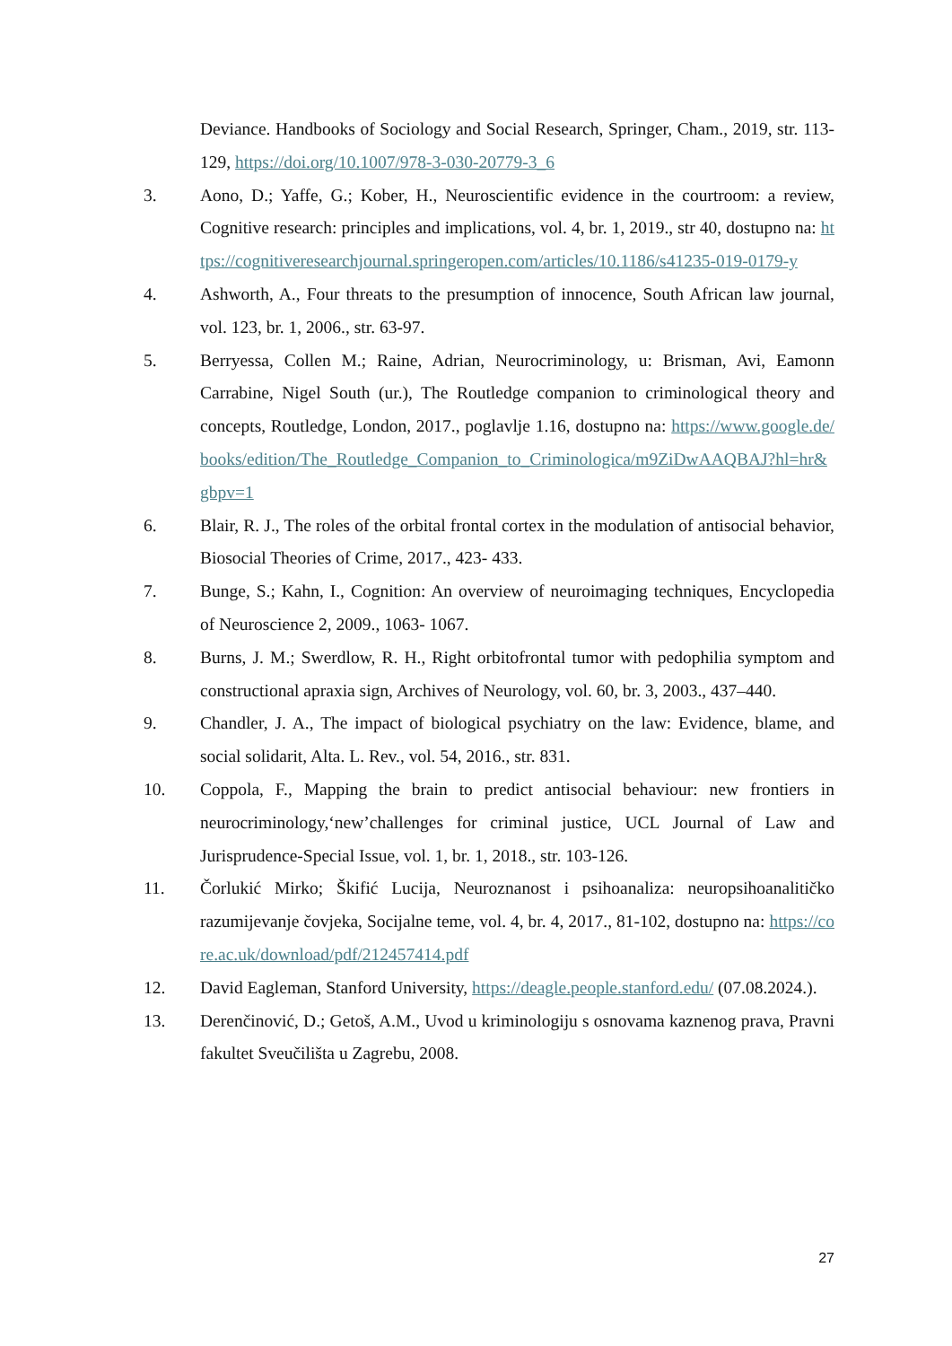Deviance. Handbooks of Sociology and Social Research, Springer, Cham., 2019, str. 113- 129, https://doi.org/10.1007/978-3-030-20779-3_6
3. Aono, D.; Yaffe, G.; Kober, H., Neuroscientific evidence in the courtroom: a review, Cognitive research: principles and implications, vol. 4, br. 1, 2019., str 40, dostupno na: https://cognitiveresearchjournal.springeropen.com/articles/10.1186/s41235-019-0179-y
4. Ashworth, A., Four threats to the presumption of innocence, South African law journal, vol. 123, br. 1, 2006., str. 63-97.
5. Berryessa, Collen M.; Raine, Adrian, Neurocriminology, u: Brisman, Avi, Eamonn Carrabine, Nigel South (ur.), The Routledge companion to criminological theory and concepts, Routledge, London, 2017., poglavlje 1.16, dostupno na: https://www.google.de/books/edition/The_Routledge_Companion_to_Criminologica/m9ZiDwAAQBAJ?hl=hr&gbpv=1
6. Blair, R. J., The roles of the orbital frontal cortex in the modulation of antisocial behavior, Biosocial Theories of Crime, 2017., 423- 433.
7. Bunge, S.; Kahn, I., Cognition: An overview of neuroimaging techniques, Encyclopedia of Neuroscience 2, 2009., 1063- 1067.
8. Burns, J. M.; Swerdlow, R. H., Right orbitofrontal tumor with pedophilia symptom and constructional apraxia sign, Archives of Neurology, vol. 60, br. 3, 2003., 437–440.
9. Chandler, J. A., The impact of biological psychiatry on the law: Evidence, blame, and social solidarit, Alta. L. Rev., vol. 54, 2016., str. 831.
10. Coppola, F., Mapping the brain to predict antisocial behaviour: new frontiers in neurocriminology,‘new’challenges for criminal justice, UCL Journal of Law and Jurisprudence-Special Issue, vol. 1, br. 1, 2018., str. 103-126.
11. Čorlukić Mirko; Škifić Lucija, Neuroznanost i psihoanaliza: neuropsihoanalitičko razumijevanje čovjeka, Socijalne teme, vol. 4, br. 4, 2017., 81-102, dostupno na: https://core.ac.uk/download/pdf/212457414.pdf
12. David Eagleman, Stanford University, https://deagle.people.stanford.edu/ (07.08.2024.).
13. Derenčinović, D.; Getoš, A.M., Uvod u kriminologiju s osnovama kaznenog prava, Pravni fakultet Sveučilišta u Zagrebu, 2008.
27